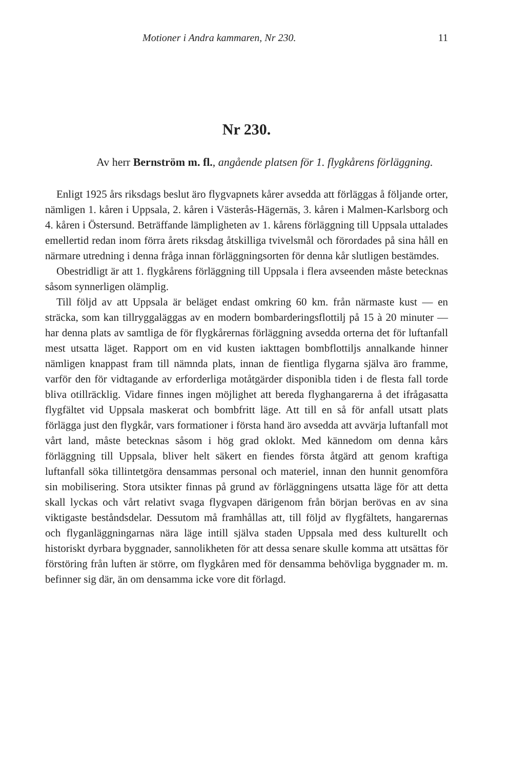Motioner i Andra kammaren, Nr 230. 11
Nr 230.
Av herr Bernström m. fl., angående platsen för 1. flygkårens förläggning.
Enligt 1925 års riksdags beslut äro flygvapnets kårer avsedda att förläggas å följande orter, nämligen 1. kåren i Uppsala, 2. kåren i Västerås-Hägernäs, 3. kåren i Malmen-Karlsborg och 4. kåren i Östersund. Beträffande lämpligheten av 1. kårens förläggning till Uppsala uttalades emellertid redan inom förra årets riksdag åtskilliga tvivelsmål och förordades på sina håll en närmare utredning i denna fråga innan förläggningsorten för denna kår slutligen bestämdes.
Obestridligt är att 1. flygkårens förläggning till Uppsala i flera avseenden måste betecknas såsom synnerligen olämplig.
Till följd av att Uppsala är beläget endast omkring 60 km. från närmaste kust — en sträcka, som kan tillryggaläggas av en modern bombarderingsflottilj på 15 à 20 minuter — har denna plats av samtliga de för flygkårernas förläggning avsedda orterna det för luftanfall mest utsatta läget. Rapport om en vid kusten iakttagen bombflottiljs annalkande hinner nämligen knappast fram till nämnda plats, innan de fientliga flygarna själva äro framme, varför den för vidtagande av erforderliga motåtgärder disponibla tiden i de flesta fall torde bliva otillräcklig. Vidare finnes ingen möjlighet att bereda flyghangarerna å det ifrågasatta flygfältet vid Uppsala maskerat och bombfritt läge. Att till en så för anfall utsatt plats förlägga just den flygkår, vars formationer i första hand äro avsedda att avvärja luftanfall mot vårt land, måste betecknas såsom i hög grad oklokt. Med kännedom om denna kårs förläggning till Uppsala, bliver helt säkert en fiendes första åtgärd att genom kraftiga luftanfall söka tillintetgöra densammas personal och materiel, innan den hunnit genomföra sin mobilisering. Stora utsikter finnas på grund av förläggningens utsatta läge för att detta skall lyckas och vårt relativt svaga flygvapen därigenom från början berövas en av sina viktigaste beståndsdelar. Dessutom må framhållas att, till följd av flygfältets, hangarernas och flyganläggningarnas nära läge intill själva staden Uppsala med dess kulturellt och historiskt dyrbara byggnader, sannolikheten för att dessa senare skulle komma att utsättas för förstöring från luften är större, om flygkåren med för densamma behövliga byggnader m. m. befinner sig där, än om densamma icke vore dit förlagd.